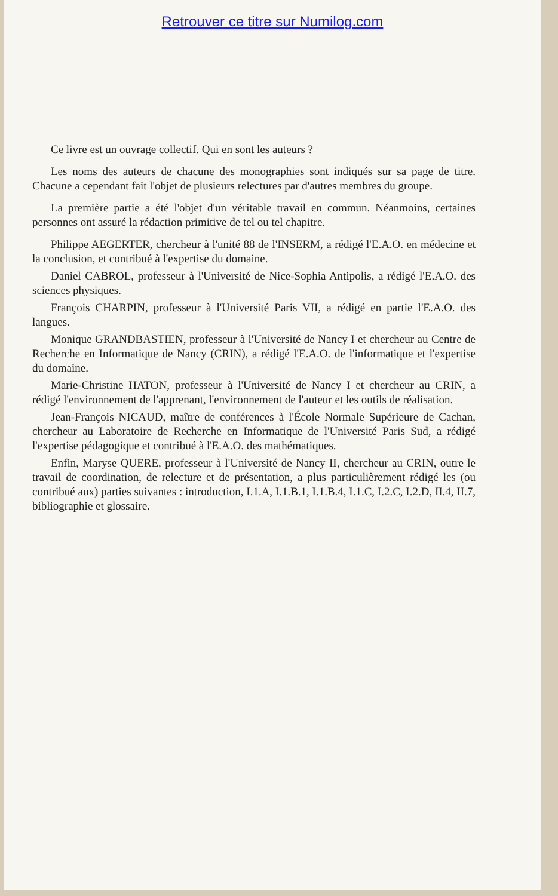Retrouver ce titre sur Numilog.com
Ce livre est un ouvrage collectif. Qui en sont les auteurs ?
Les noms des auteurs de chacune des monographies sont indiqués sur sa page de titre. Chacune a cependant fait l'objet de plusieurs relectures par d'autres membres du groupe.
La première partie a été l'objet d'un véritable travail en commun. Néanmoins, certaines personnes ont assuré la rédaction primitive de tel ou tel chapitre.
Philippe AEGERTER, chercheur à l'unité 88 de l'INSERM, a rédigé l'E.A.O. en médecine et la conclusion, et contribué à l'expertise du domaine.
Daniel CABROL, professeur à l'Université de Nice-Sophia Antipolis, a rédigé l'E.A.O. des sciences physiques.
François CHARPIN, professeur à l'Université Paris VII, a rédigé en partie l'E.A.O. des langues.
Monique GRANDBASTIEN, professeur à l'Université de Nancy I et chercheur au Centre de Recherche en Informatique de Nancy (CRIN), a rédigé l'E.A.O. de l'informatique et l'expertise du domaine.
Marie-Christine HATON, professeur à l'Université de Nancy I et chercheur au CRIN, a rédigé l'environnement de l'apprenant, l'environnement de l'auteur et les outils de réalisation.
Jean-François NICAUD, maître de conférences à l'École Normale Supérieure de Cachan, chercheur au Laboratoire de Recherche en Informatique de l'Université Paris Sud, a rédigé l'expertise pédagogique et contribué à l'E.A.O. des mathématiques.
Enfin, Maryse QUERE, professeur à l'Université de Nancy II, chercheur au CRIN, outre le travail de coordination, de relecture et de présentation, a plus particulièrement rédigé les (ou contribué aux) parties suivantes : introduction, I.1.A, I.1.B.1, I.1.B.4, I.1.C, I.2.C, I.2.D, II.4, II.7, bibliographie et glossaire.